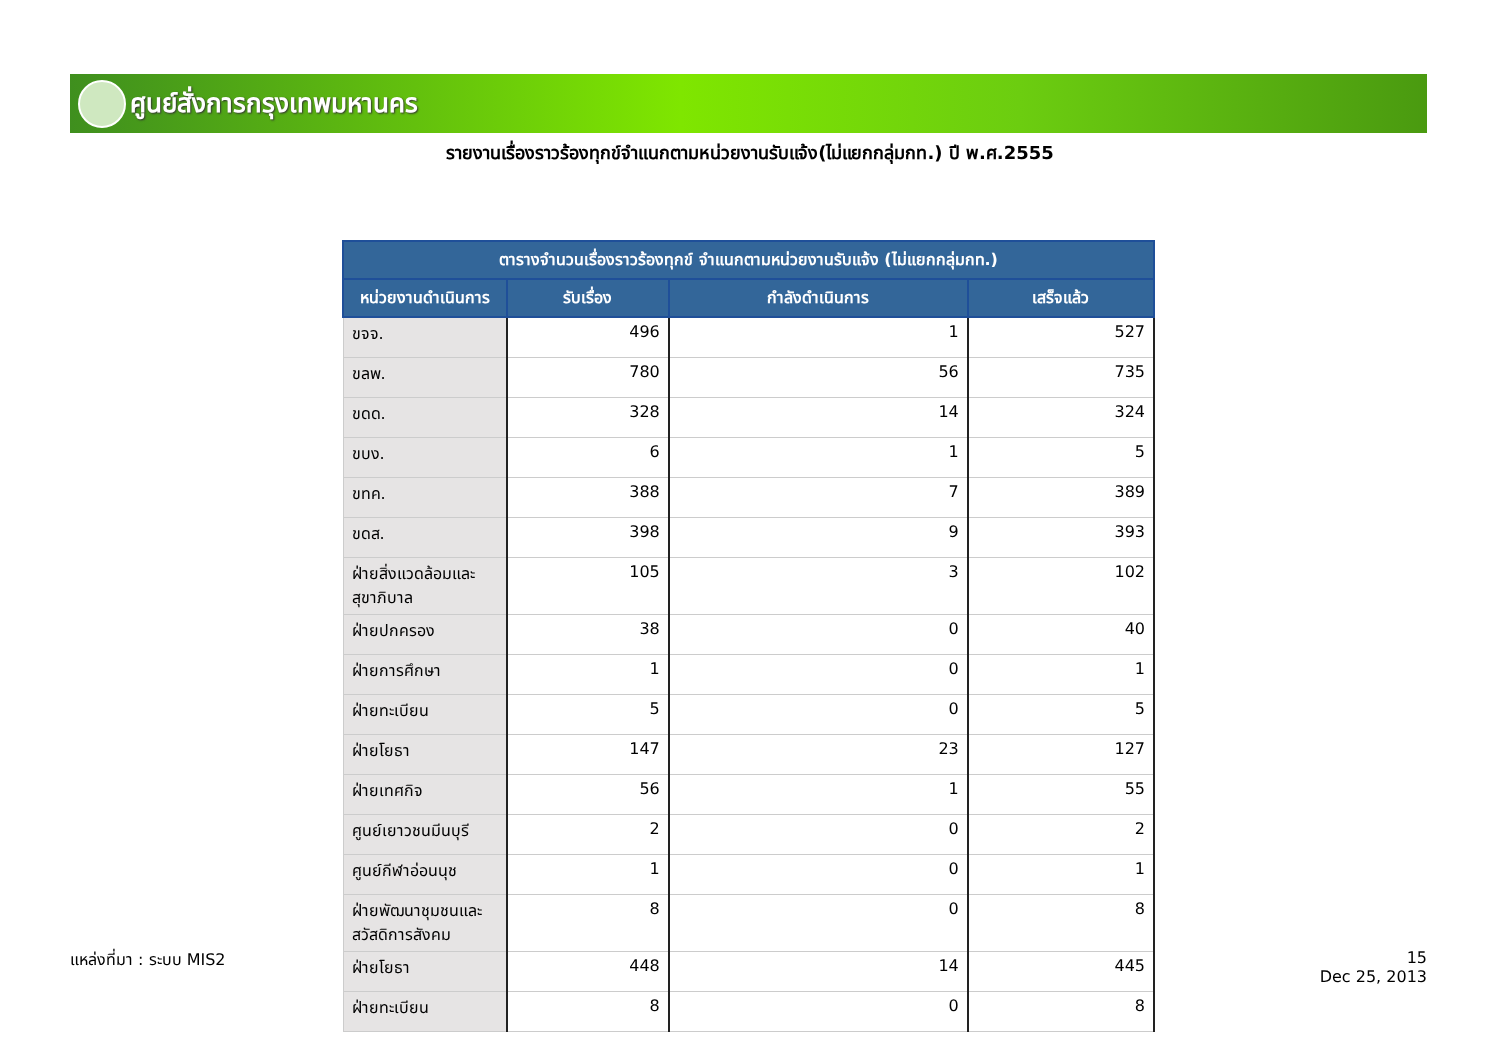ศูนย์สั่งการกรุงเทพมหานคร
รายงานเรื่องราวร้องทุกข์จำแนกตามหน่วยงานรับแจ้ง(ไม่แยกกลุ่มกท.) ปี พ.ศ.2555
| ตารางจำนวนเรื่องราวร้องทุกข์ จำแนกตามหน่วยงานรับแจ้ง (ไม่แยกกลุ่มกท.) | | | |
| --- | --- | --- | --- |
| หน่วยงานดำเนินการ | รับเรื่อง | กำลังดำเนินการ | เสร็จแล้ว |
| ขจจ. | 496 | 1 | 527 |
| ขลพ. | 780 | 56 | 735 |
| ขดด. | 328 | 14 | 324 |
| ขบง. | 6 | 1 | 5 |
| ขทค. | 388 | 7 | 389 |
| ขดส. | 398 | 9 | 393 |
| ฝ่ายสิ่งแวดล้อมและสุขาภิบาล | 105 | 3 | 102 |
| ฝ่ายปกครอง | 38 | 0 | 40 |
| ฝ่ายการศึกษา | 1 | 0 | 1 |
| ฝ่ายทะเบียน | 5 | 0 | 5 |
| ฝ่ายโยธา | 147 | 23 | 127 |
| ฝ่ายเทศกิจ | 56 | 1 | 55 |
| ศูนย์เยาวชนมีนบุรี | 2 | 0 | 2 |
| ศูนย์กีฬาอ่อนนุช | 1 | 0 | 1 |
| ฝ่ายพัฒนาชุมชนและสวัสดิการสังคม | 8 | 0 | 8 |
| ฝ่ายโยธา | 448 | 14 | 445 |
| ฝ่ายทะเบียน | 8 | 0 | 8 |
แหล่งที่มา : ระบบ MIS2
15
Dec 25, 2013